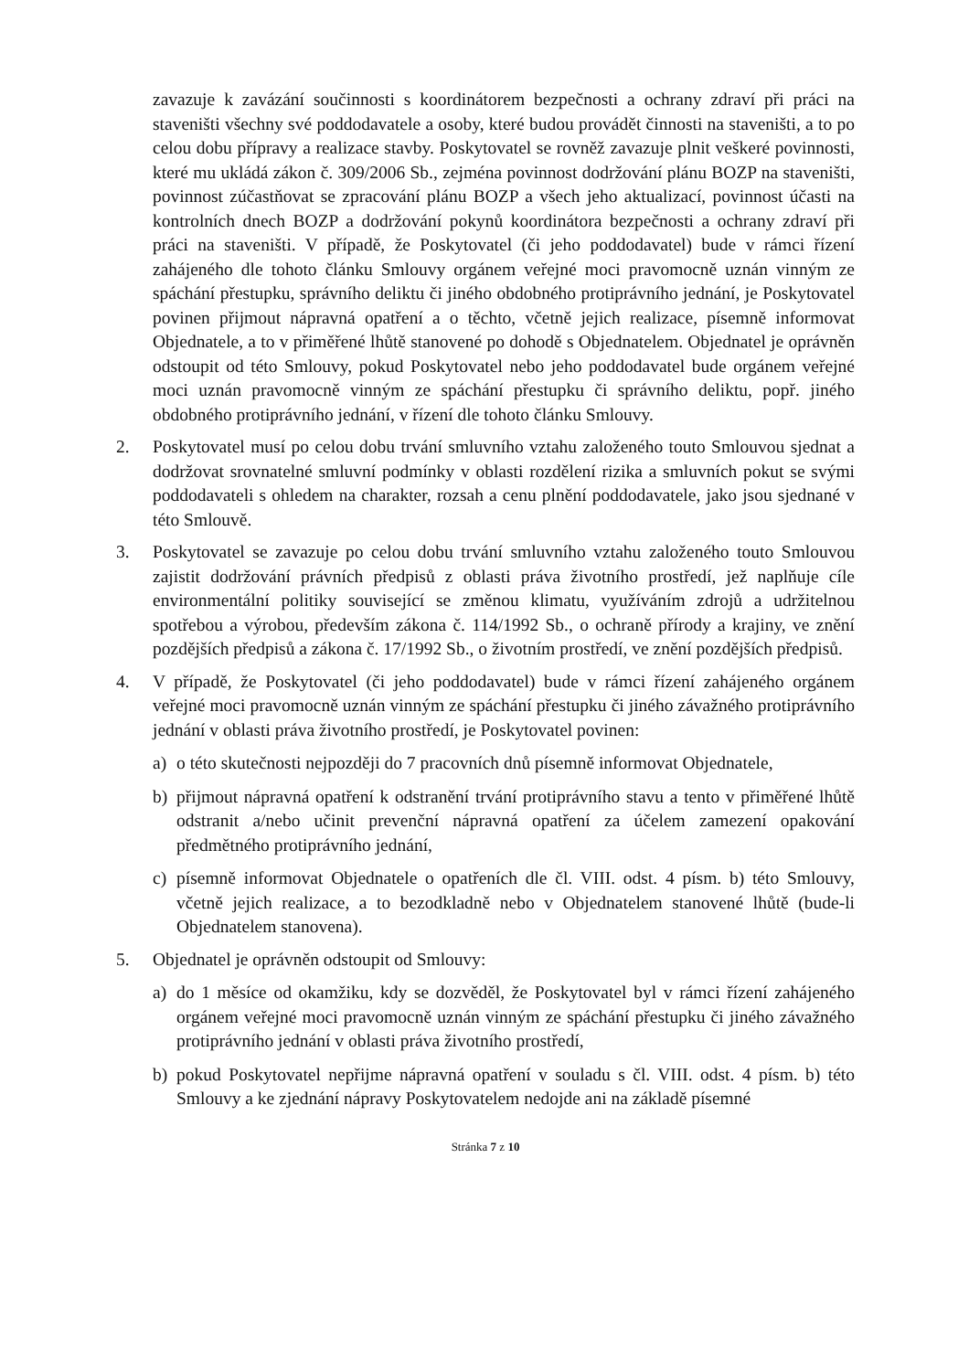zavazuje k zavázání součinnosti s koordinátorem bezpečnosti a ochrany zdraví při práci na staveništi všechny své poddodavatele a osoby, které budou provádět činnosti na staveništi, a to po celou dobu přípravy a realizace stavby. Poskytovatel se rovněž zavazuje plnit veškeré povinnosti, které mu ukládá zákon č. 309/2006 Sb., zejména povinnost dodržování plánu BOZP na staveništi, povinnost zúčastňovat se zpracování plánu BOZP a všech jeho aktualizací, povinnost účasti na kontrolních dnech BOZP a dodržování pokynů koordinátora bezpečnosti a ochrany zdraví při práci na staveništi. V případě, že Poskytovatel (či jeho poddodavatel) bude v rámci řízení zahájeného dle tohoto článku Smlouvy orgánem veřejné moci pravomocně uznán vinným ze spáchání přestupku, správního deliktu či jiného obdobného protiprávního jednání, je Poskytovatel povinen přijmout nápravná opatření a o těchto, včetně jejich realizace, písemně informovat Objednatele, a to v přiměřené lhůtě stanovené po dohodě s Objednatelem. Objednatel je oprávněn odstoupit od této Smlouvy, pokud Poskytovatel nebo jeho poddodavatel bude orgánem veřejné moci uznán pravomocně vinným ze spáchání přestupku či správního deliktu, popř. jiného obdobného protiprávního jednání, v řízení dle tohoto článku Smlouvy.
2. Poskytovatel musí po celou dobu trvání smluvního vztahu založeného touto Smlouvou sjednat a dodržovat srovnatelné smluvní podmínky v oblasti rozdělení rizika a smluvních pokut se svými poddodavateli s ohledem na charakter, rozsah a cenu plnění poddodavatele, jako jsou sjednané v této Smlouvě.
3. Poskytovatel se zavazuje po celou dobu trvání smluvního vztahu založeného touto Smlouvou zajistit dodržování právních předpisů z oblasti práva životního prostředí, jež naplňuje cíle environmentální politiky související se změnou klimatu, využíváním zdrojů a udržitelnou spotřebou a výrobou, především zákona č. 114/1992 Sb., o ochraně přírody a krajiny, ve znění pozdějších předpisů a zákona č. 17/1992 Sb., o životním prostředí, ve znění pozdějších předpisů.
4. V případě, že Poskytovatel (či jeho poddodavatel) bude v rámci řízení zahájeného orgánem veřejné moci pravomocně uznán vinným ze spáchání přestupku či jiného závažného protiprávního jednání v oblasti práva životního prostředí, je Poskytovatel povinen:
a) o této skutečnosti nejpozději do 7 pracovních dnů písemně informovat Objednatele,
b) přijmout nápravná opatření k odstranění trvání protiprávního stavu a tento v přiměřené lhůtě odstranit a/nebo učinit prevenční nápravná opatření za účelem zamezení opakování předmětného protiprávního jednání,
c) písemně informovat Objednatele o opatřeních dle čl. VIII. odst. 4 písm. b) této Smlouvy, včetně jejich realizace, a to bezodkladně nebo v Objednatelem stanovené lhůtě (bude-li Objednatelem stanovena).
5. Objednatel je oprávněn odstoupit od Smlouvy:
a) do 1 měsíce od okamžiku, kdy se dozvěděl, že Poskytovatel byl v rámci řízení zahájeného orgánem veřejné moci pravomocně uznán vinným ze spáchání přestupku či jiného závažného protiprávního jednání v oblasti práva životního prostředí,
b) pokud Poskytovatel nepřijme nápravná opatření v souladu s čl. VIII. odst. 4 písm. b) této Smlouvy a ke zjednání nápravy Poskytovatelem nedojde ani na základě písemné
Stránka 7 z 10